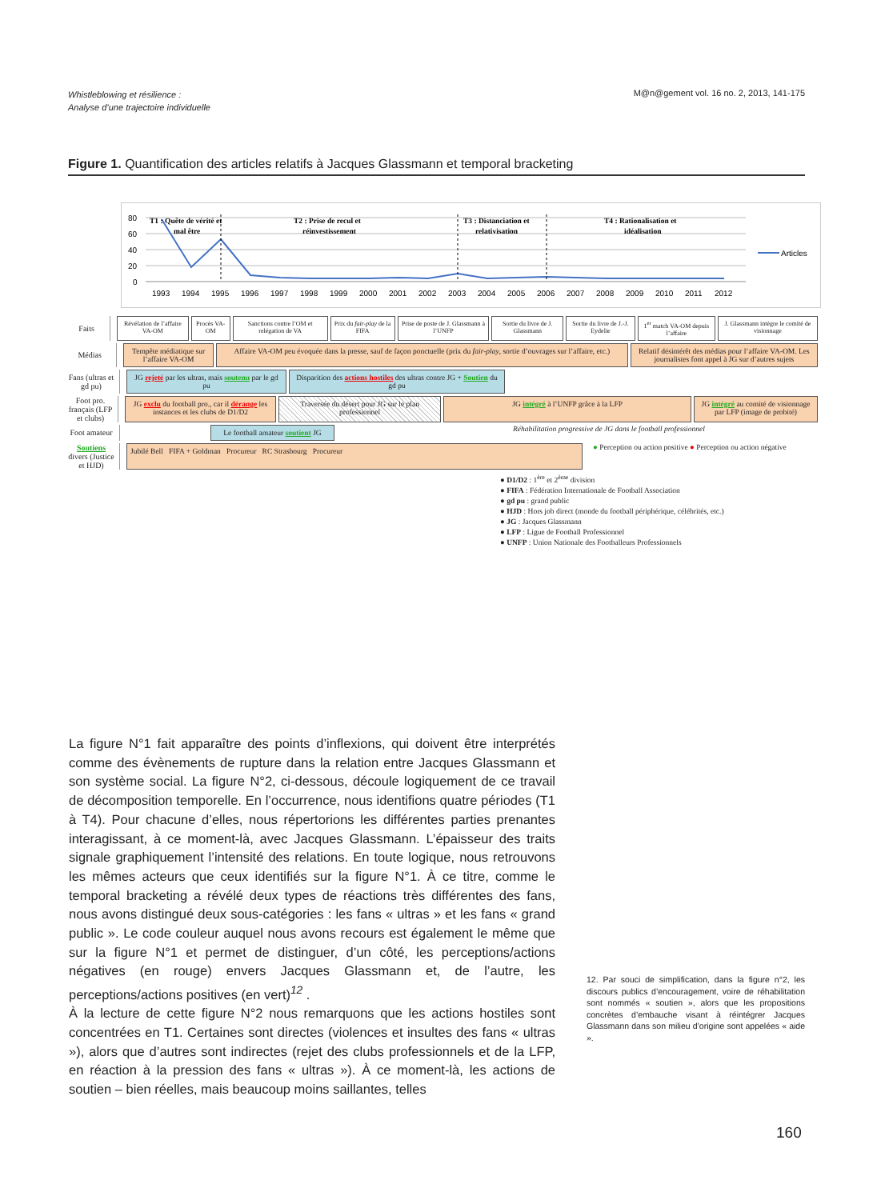Whistleblowing et résilience :
Analyse d’une trajectoire individuelle M@n@gement vol. 16 no. 2, 2013, 141-175
Figure 1. Quantification des articles relatifs à Jacques Glassmann et temporal bracketing
80
60
40
20
0
T1 : Quête de vérité et
mal être
T2 : Prise de recul et
réinvestissement
T3 : Distanciation et
relativisation
T4 : Rationalisation et
idéalisation
1993
1994
1995
1996
1997
1998
1999
2000
2001
2002
2003
2004
2005
2006
2007
2008
2009
2010
2011
2012
Articles
Faits
Révélation de l’affaire VA-OM Procès VA-OM Sanctions contre l’OM et relégation de VA
Prix du fair-play de la FIFA Prise de poste de J. Glassmann à l’UNFP
Sortie du livre de J. Glassmann
Sortie du livre de J.-J. Eydelie
1<sup>er</sup> match VA-OM depuis l’affaire
J. Glassmann intègre le comité de visionnage
Médias
Tempête médiatique sur l’affaire VA-OM
Affaire VA-OM peu évoquée dans la presse, sauf de façon ponctuelle (prix du fair-play, sortie d’ouvrages sur l’affaire, etc.)
Relatif désintérêt des médias pour l’affaire VA-OM. Les journalistes font appel à JG sur d’autres sujets
Fans (ultras et gd pu)
JG rejeté par les ultras, mais soutenu par le gd pu
Disparition des actions hostiles des ultras contre JG + Soutien du gd pu
Foot pro. français (LFP et clubs)
JG exclu du football pro., car il dérange les instances et les clubs de D1/D2
Traversée du désert pour JG sur le plan professionnel
JG intégré à l’UNFP grâce à la LFP JG intégré au comité de visionnage par LFP (image de probité)
Foot amateur
Le football amateur soutient JG
Réhabilitation progressive de JG dans le football professionnel
Soutiens divers (Justice et HJD)
Jubilé Bell FIFA + Goldman Procureur RC Strasbourg Procureur
● Perception ou action positive ● Perception ou action négative
● D1/D2 : 1<sup>ère</sup> et 2<sup>ème</sup> division
● FIFA : Fédération Internationale de Football Association
● gd pu : grand public
● HJD : Hors job direct (monde du football périphérique, célébrités, etc.)
● JG : Jacques Glassmann
● LFP : Ligue de Football Professionnel
● UNFP : Union Nationale des Footballeurs Professionnels
La figure N°1 fait apparaître des points d’inflexions, qui doivent être interprétés comme des évènements de rupture dans la relation entre Jacques Glassmann et son système social. La figure N°2, ci-dessous, découle logiquement de ce travail de décomposition temporelle. En l’occurrence, nous identifions quatre périodes (T1 à T4). Pour chacune d’elles, nous répertorions les différentes parties prenantes interagissant, à ce moment-là, avec Jacques Glassmann. L’épaisseur des traits signale graphiquement l’intensité des relations. En toute logique, nous retrouvons les mêmes acteurs que ceux identifiés sur la figure N°1. À ce titre, comme le temporal bracketing a révélé deux types de réactions très différentes des fans, nous avons distingué deux sous-catégories : les fans « ultras » et les fans « grand public ». Le code couleur auquel nous avons recours est également le même que sur la figure N°1 et permet de distinguer, d’un côté, les perceptions/actions négatives (en rouge) envers Jacques Glassmann et, de l’autre, les perceptions/actions positives (en vert)<sup>12</sup> .
À la lecture de cette figure N°2 nous remarquons que les actions hostiles sont concentrées en T1. Certaines sont directes (violences et insultes des fans « ultras »), alors que d’autres sont indirectes (rejet des clubs professionnels et de la LFP, en réaction à la pression des fans « ultras »). À ce moment-là, les actions de soutien – bien réelles, mais beaucoup moins saillantes, telles
12. Par souci de simplification, dans la figure n°2, les discours publics d’encouragement, voire de réhabilitation sont nommés « soutien », alors que les propositions concrètes d’embauche visant à réintégrer Jacques Glassmann dans son milieu d’origine sont appelées « aide ».
160